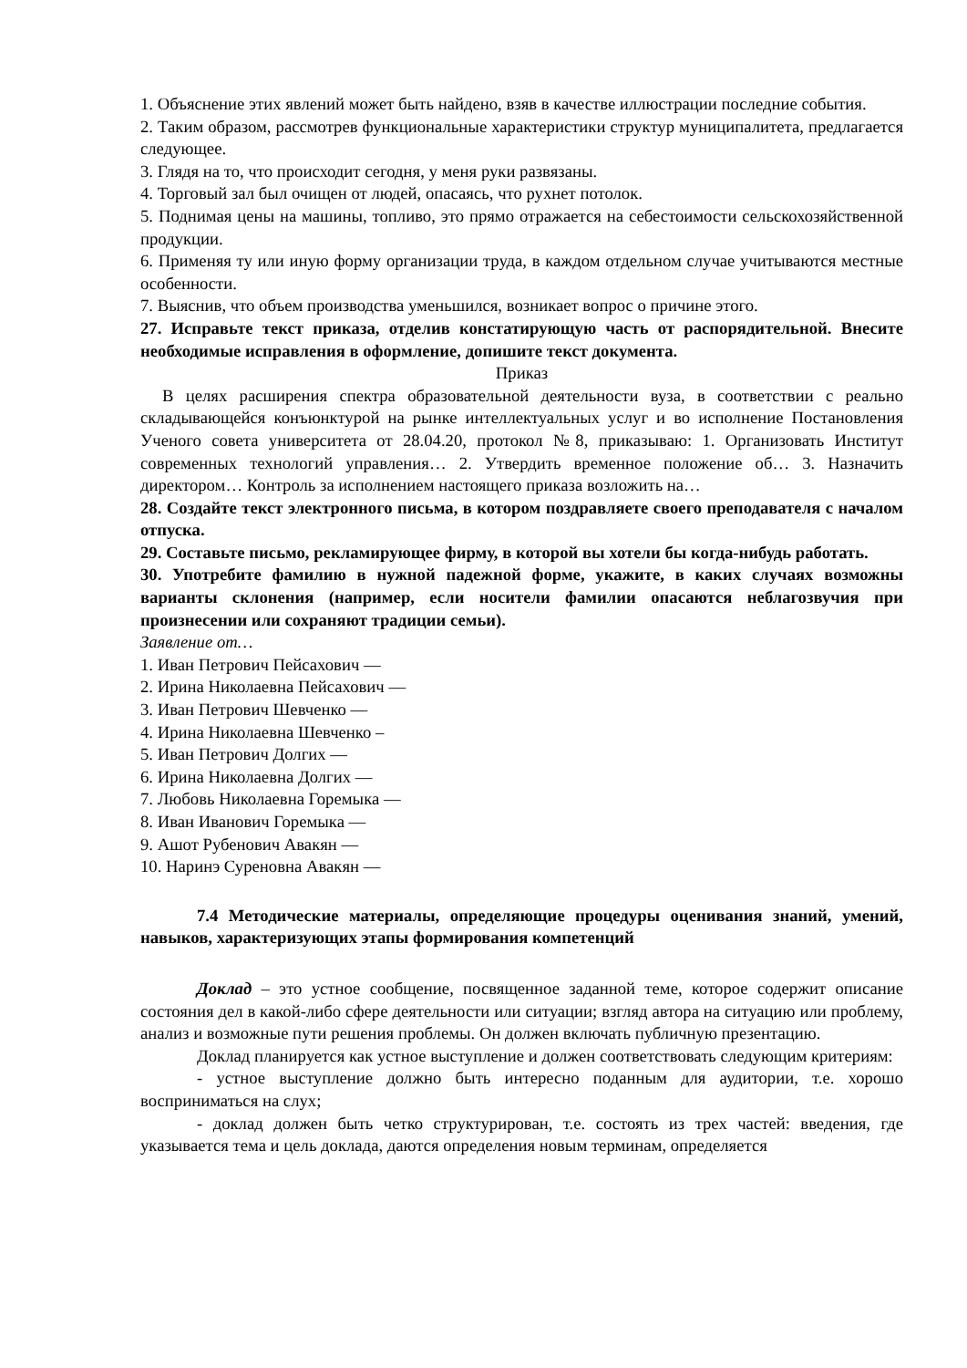1. Объяснение этих явлений может быть найдено, взяв в качестве иллюстрации последние события.
2. Таким образом, рассмотрев функциональные характеристики структур муниципалитета, предлагается следующее.
3. Глядя на то, что происходит сегодня, у меня руки развязаны.
4. Торговый зал был очищен от людей, опасаясь, что рухнет потолок.
5. Поднимая цены на машины, топливо, это прямо отражается на себестоимости сельскохозяйственной продукции.
6. Применяя ту или иную форму организации труда, в каждом отдельном случае учитываются местные особенности.
7. Выяснив, что объем производства уменьшился, возникает вопрос о причине этого.
27. Исправьте текст приказа, отделив констатирующую часть от распорядительной. Внесите необходимые исправления в оформление, допишите текст документа.
Приказ
В целях расширения спектра образовательной деятельности вуза, в соответствии с реально складывающейся конъюнктурой на рынке интеллектуальных услуг и во исполнение Постановления Ученого совета университета от 28.04.20, протокол №8, приказываю: 1. Организовать Институт современных технологий управления… 2. Утвердить временное положение об… 3. Назначить директором… Контроль за исполнением настоящего приказа возложить на…
28. Создайте текст электронного письма, в котором поздравляете своего преподавателя с началом отпуска.
29. Составьте письмо, рекламирующее фирму, в которой вы хотели бы когда-нибудь работать.
30. Употребите фамилию в нужной падежной форме, укажите, в каких случаях возможны варианты склонения (например, если носители фамилии опасаются неблагозвучия при произнесении или сохраняют традиции семьи).
Заявление от…
1. Иван Петрович Пейсахович —
2. Ирина Николаевна Пейсахович —
3. Иван Петрович Шевченко —
4. Ирина Николаевна Шевченко –
5. Иван Петрович Долгих —
6. Ирина Николаевна Долгих —
7. Любовь Николаевна Горемыка —
8. Иван Иванович Горемыка —
9. Ашот Рубенович Авакян —
10. Наринэ Суреновна Авакян —
7.4 Методические материалы, определяющие процедуры оценивания знаний, умений, навыков, характеризующих этапы формирования компетенций
Доклад – это устное сообщение, посвященное заданной теме, которое содержит описание состояния дел в какой-либо сфере деятельности или ситуации; взгляд автора на ситуацию или проблему, анализ и возможные пути решения проблемы. Он должен включать публичную презентацию.
Доклад планируется как устное выступление и должен соответствовать следующим критериям:
- устное выступление должно быть интересно поданным для аудитории, т.е. хорошо восприниматься на слух;
- доклад должен быть четко структурирован, т.е. состоять из трех частей: введения, где указывается тема и цель доклада, даются определения новым терминам, определяется